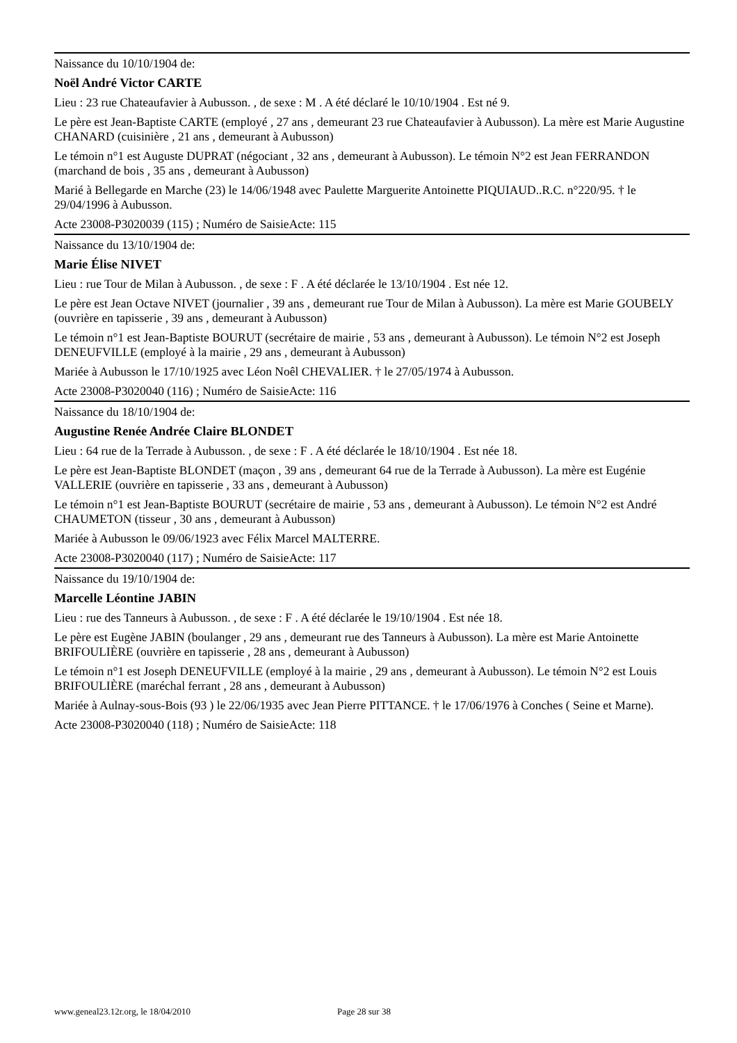Naissance du 10/10/1904 de:
Noël André Victor CARTE
Lieu : 23 rue Chateaufavier à Aubusson. , de sexe : M . A été déclaré le 10/10/1904 . Est né 9.
Le père est Jean-Baptiste CARTE (employé , 27 ans , demeurant 23 rue Chateaufavier à Aubusson). La mère est Marie Augustine CHANARD (cuisinière , 21 ans , demeurant à Aubusson)
Le témoin n°1 est Auguste DUPRAT (négociant , 32 ans , demeurant à Aubusson). Le témoin N°2 est Jean FERRANDON (marchand de bois , 35 ans , demeurant à Aubusson)
Marié à Bellegarde en Marche (23) le 14/06/1948 avec Paulette Marguerite Antoinette PIQUIAUD..R.C. n°220/95. † le 29/04/1996 à Aubusson.
Acte 23008-P3020039 (115) ; Numéro de SaisieActe: 115
Naissance du 13/10/1904 de:
Marie Élise NIVET
Lieu : rue Tour de Milan à Aubusson. , de sexe : F . A été déclarée le 13/10/1904 . Est née 12.
Le père est Jean Octave NIVET (journalier , 39 ans , demeurant rue Tour de Milan à Aubusson). La mère est Marie GOUBELY (ouvrière en tapisserie , 39 ans , demeurant à Aubusson)
Le témoin n°1 est Jean-Baptiste BOURUT (secrétaire de mairie , 53 ans , demeurant à Aubusson). Le témoin N°2 est Joseph DENEUFVILLE (employé à la mairie , 29 ans , demeurant à Aubusson)
Mariée à Aubusson le 17/10/1925 avec Léon Noêl CHEVALIER. † le 27/05/1974 à Aubusson.
Acte 23008-P3020040 (116) ; Numéro de SaisieActe: 116
Naissance du 18/10/1904 de:
Augustine Renée Andrée Claire BLONDET
Lieu : 64 rue de la Terrade à Aubusson. , de sexe : F . A été déclarée le 18/10/1904 . Est née 18.
Le père est Jean-Baptiste BLONDET (maçon , 39 ans , demeurant 64 rue de la Terrade à Aubusson). La mère est Eugénie VALLERIE (ouvrière en tapisserie , 33 ans , demeurant à Aubusson)
Le témoin n°1 est Jean-Baptiste BOURUT (secrétaire de mairie , 53 ans , demeurant à Aubusson). Le témoin N°2 est André CHAUMETON (tisseur , 30 ans , demeurant à Aubusson)
Mariée à Aubusson le 09/06/1923 avec Félix Marcel MALTERRE.
Acte 23008-P3020040 (117) ; Numéro de SaisieActe: 117
Naissance du 19/10/1904 de:
Marcelle Léontine JABIN
Lieu : rue des Tanneurs à Aubusson. , de sexe : F . A été déclarée le 19/10/1904 . Est née 18.
Le père est Eugène JABIN (boulanger , 29 ans , demeurant rue des Tanneurs à Aubusson). La mère est Marie Antoinette BRIFOULIÈRE (ouvrière en tapisserie , 28 ans , demeurant à Aubusson)
Le témoin n°1 est Joseph DENEUFVILLE (employé à la mairie , 29 ans , demeurant à Aubusson). Le témoin N°2 est Louis BRIFOULIÈRE (maréchal ferrant , 28 ans , demeurant à Aubusson)
Mariée à Aulnay-sous-Bois (93 ) le 22/06/1935 avec Jean Pierre PITTANCE. † le 17/06/1976 à Conches ( Seine et Marne).
Acte 23008-P3020040 (118) ; Numéro de SaisieActe: 118
www.geneal23.12r.org, le 18/04/2010 Page 28 sur 38